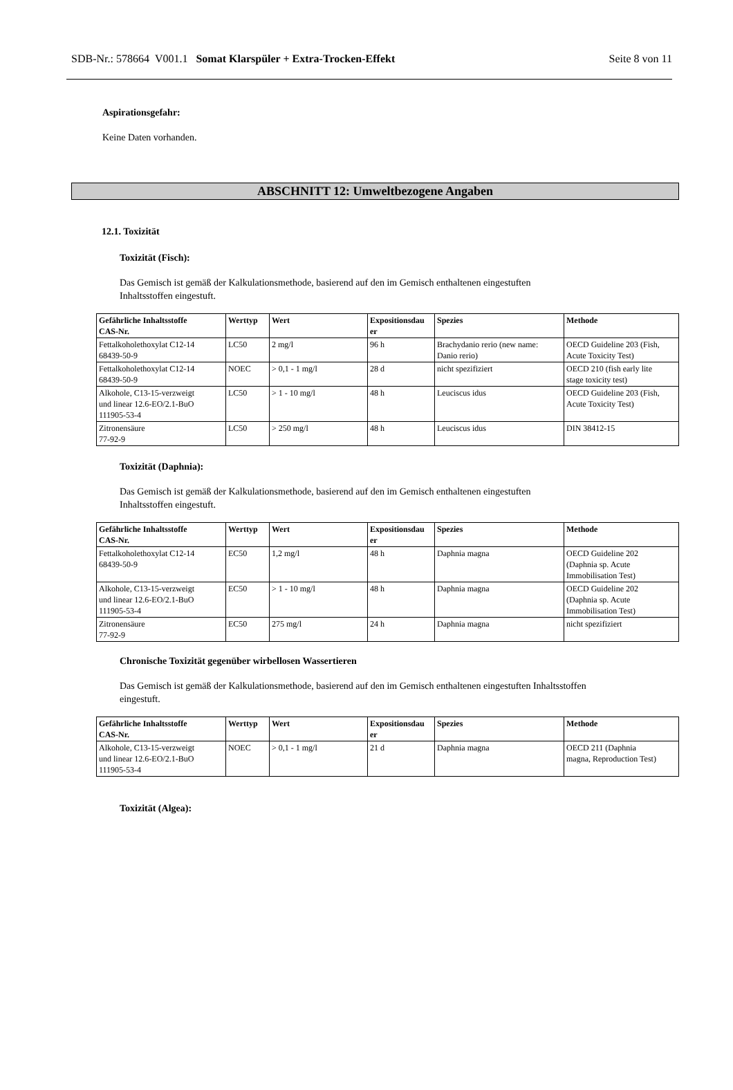SDB-Nr.: 578664 V001.1 Somat Klarspüler + Extra-Trocken-Effekt Seite 8 von 11
Aspirationsgefahr:
Keine Daten vorhanden.
ABSCHNITT 12: Umweltbezogene Angaben
12.1. Toxizität
Toxizität (Fisch):
Das Gemisch ist gemäß der Kalkulationsmethode, basierend auf den im Gemisch enthaltenen eingestuften
Inhaltsstoffen eingestuft.
| Gefährliche Inhaltsstoffe CAS-Nr. | Werttyp | Wert | Expositionsdau er | Spezies | Methode |
| --- | --- | --- | --- | --- | --- |
| Fettalkoholethoxylat C12-14 68439-50-9 | LC50 | 2 mg/l | 96 h | Brachydanio rerio (new name: Danio rerio) | OECD Guideline 203 (Fish, Acute Toxicity Test) |
| Fettalkoholethoxylat C12-14 68439-50-9 | NOEC | > 0,1 - 1 mg/l | 28 d | nicht spezifiziert | OECD 210 (fish early lite stage toxicity test) |
| Alkohole, C13-15-verzweigt und linear 12.6-EO/2.1-BuO 111905-53-4 | LC50 | > 1 - 10 mg/l | 48 h | Leuciscus idus | OECD Guideline 203 (Fish, Acute Toxicity Test) |
| Zitronensäure 77-92-9 | LC50 | > 250 mg/l | 48 h | Leuciscus idus | DIN 38412-15 |
Toxizität (Daphnia):
Das Gemisch ist gemäß der Kalkulationsmethode, basierend auf den im Gemisch enthaltenen eingestuften
Inhaltsstoffen eingestuft.
| Gefährliche Inhaltsstoffe CAS-Nr. | Werttyp | Wert | Expositionsdau er | Spezies | Methode |
| --- | --- | --- | --- | --- | --- |
| Fettalkoholethoxylat C12-14 68439-50-9 | EC50 | 1,2 mg/l | 48 h | Daphnia magna | OECD Guideline 202 (Daphnia sp. Acute Immobilisation Test) |
| Alkohole, C13-15-verzweigt und linear 12.6-EO/2.1-BuO 111905-53-4 | EC50 | > 1 - 10 mg/l | 48 h | Daphnia magna | OECD Guideline 202 (Daphnia sp. Acute Immobilisation Test) |
| Zitronensäure 77-92-9 | EC50 | 275 mg/l | 24 h | Daphnia magna | nicht spezifiziert |
Chronische Toxizität gegenüber wirbellosen Wassertieren
Das Gemisch ist gemäß der Kalkulationsmethode, basierend auf den im Gemisch enthaltenen eingestuften Inhaltsstoffen
eingestuft.
| Gefährliche Inhaltsstoffe CAS-Nr. | Werttyp | Wert | Expositionsdau er | Spezies | Methode |
| --- | --- | --- | --- | --- | --- |
| Alkohole, C13-15-verzweigt und linear 12.6-EO/2.1-BuO 111905-53-4 | NOEC | > 0,1 - 1 mg/l | 21 d | Daphnia magna | OECD 211 (Daphnia magna, Reproduction Test) |
Toxizität (Algea):